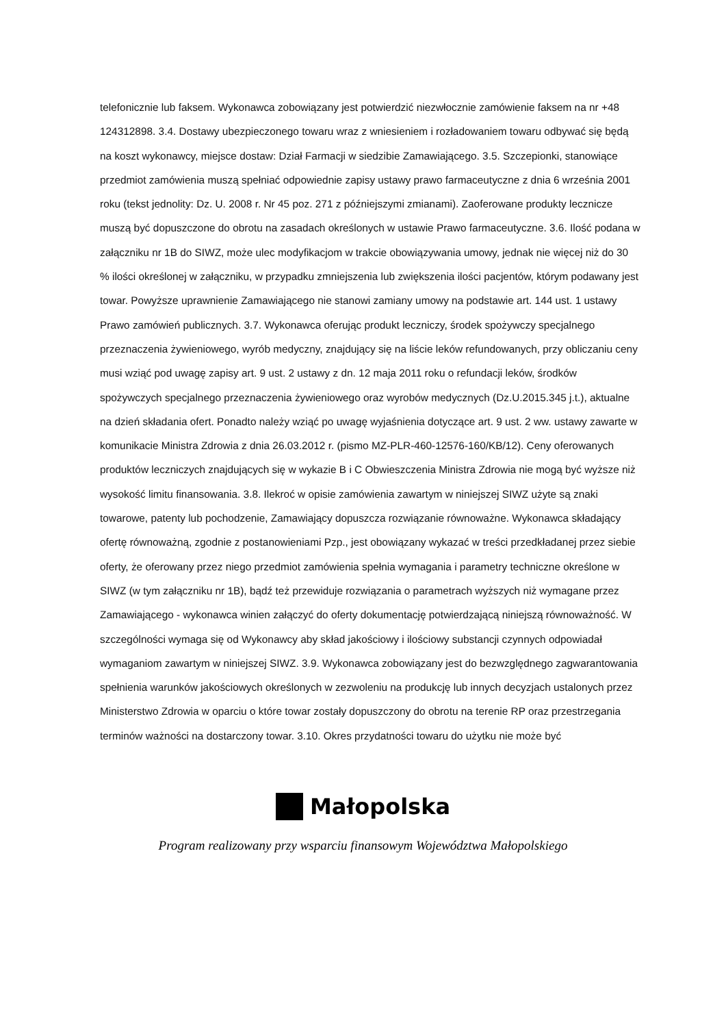telefonicznie lub faksem. Wykonawca zobowiązany jest potwierdzić niezwłocznie zamówienie faksem na nr +48 124312898. 3.4. Dostawy ubezpieczonego towaru wraz z wniesieniem i rozładowaniem towaru odbywać się będą na koszt wykonawcy, miejsce dostaw: Dział Farmacji w siedzibie Zamawiającego. 3.5. Szczepionki, stanowiące przedmiot zamówienia muszą spełniać odpowiednie zapisy ustawy prawo farmaceutyczne z dnia 6 września 2001 roku (tekst jednolity: Dz. U. 2008 r. Nr 45 poz. 271 z późniejszymi zmianami). Zaoferowane produkty lecznicze muszą być dopuszczone do obrotu na zasadach określonych w ustawie Prawo farmaceutyczne. 3.6. Ilość podana w załączniku nr 1B do SIWZ, może ulec modyfikacjom w trakcie obowiązywania umowy, jednak nie więcej niż do 30 % ilości określonej w załączniku, w przypadku zmniejszenia lub zwiększenia ilości pacjentów, którym podawany jest towar. Powyższe uprawnienie Zamawiającego nie stanowi zamiany umowy na podstawie art. 144 ust. 1 ustawy Prawo zamówień publicznych. 3.7. Wykonawca oferując produkt leczniczy, środek spożywczy specjalnego przeznaczenia żywieniowego, wyrób medyczny, znajdujący się na liście leków refundowanych, przy obliczaniu ceny musi wziąć pod uwagę zapisy art. 9 ust. 2 ustawy z dn. 12 maja 2011 roku o refundacji leków, środków spożywczych specjalnego przeznaczenia żywieniowego oraz wyrobów medycznych (Dz.U.2015.345 j.t.), aktualne na dzień składania ofert. Ponadto należy wziąć po uwagę wyjaśnienia dotyczące art. 9 ust. 2 ww. ustawy zawarte w komunikacie Ministra Zdrowia z dnia 26.03.2012 r. (pismo MZ-PLR-460-12576-160/KB/12). Ceny oferowanych produktów leczniczych znajdujących się w wykazie B i C Obwieszczenia Ministra Zdrowia nie mogą być wyższe niż wysokość limitu finansowania. 3.8. Ilekroć w opisie zamówienia zawartym w niniejszej SIWZ użyte są znaki towarowe, patenty lub pochodzenie, Zamawiający dopuszcza rozwiązanie równoważne. Wykonawca składający ofertę równoważną, zgodnie z postanowieniami Pzp., jest obowiązany wykazać w treści przedkładanej przez siebie oferty, że oferowany przez niego przedmiot zamówienia spełnia wymagania i parametry techniczne określone w SIWZ (w tym załączniku nr 1B), bądź też przewiduje rozwiązania o parametrach wyższych niż wymagane przez Zamawiającego - wykonawca winien załączyć do oferty dokumentację potwierdzającą niniejszą równoważność. W szczególności wymaga się od Wykonawcy aby skład jakościowy i ilościowy substancji czynnych odpowiadał wymaganiom zawartym w niniejszej SIWZ. 3.9. Wykonawca zobowiązany jest do bezwzględnego zagwarantowania spełnienia warunków jakościowych określonych w zezwoleniu na produkcję lub innych decyzjach ustalonych przez Ministerstwo Zdrowia w oparciu o które towar zostały dopuszczony do obrotu na terenie RP oraz przestrzegania terminów ważności na dostarczony towar. 3.10. Okres przydatności towaru do użytku nie może być
Małopolska
Program realizowany przy wsparciu finansowym Województwa Małopolskiego